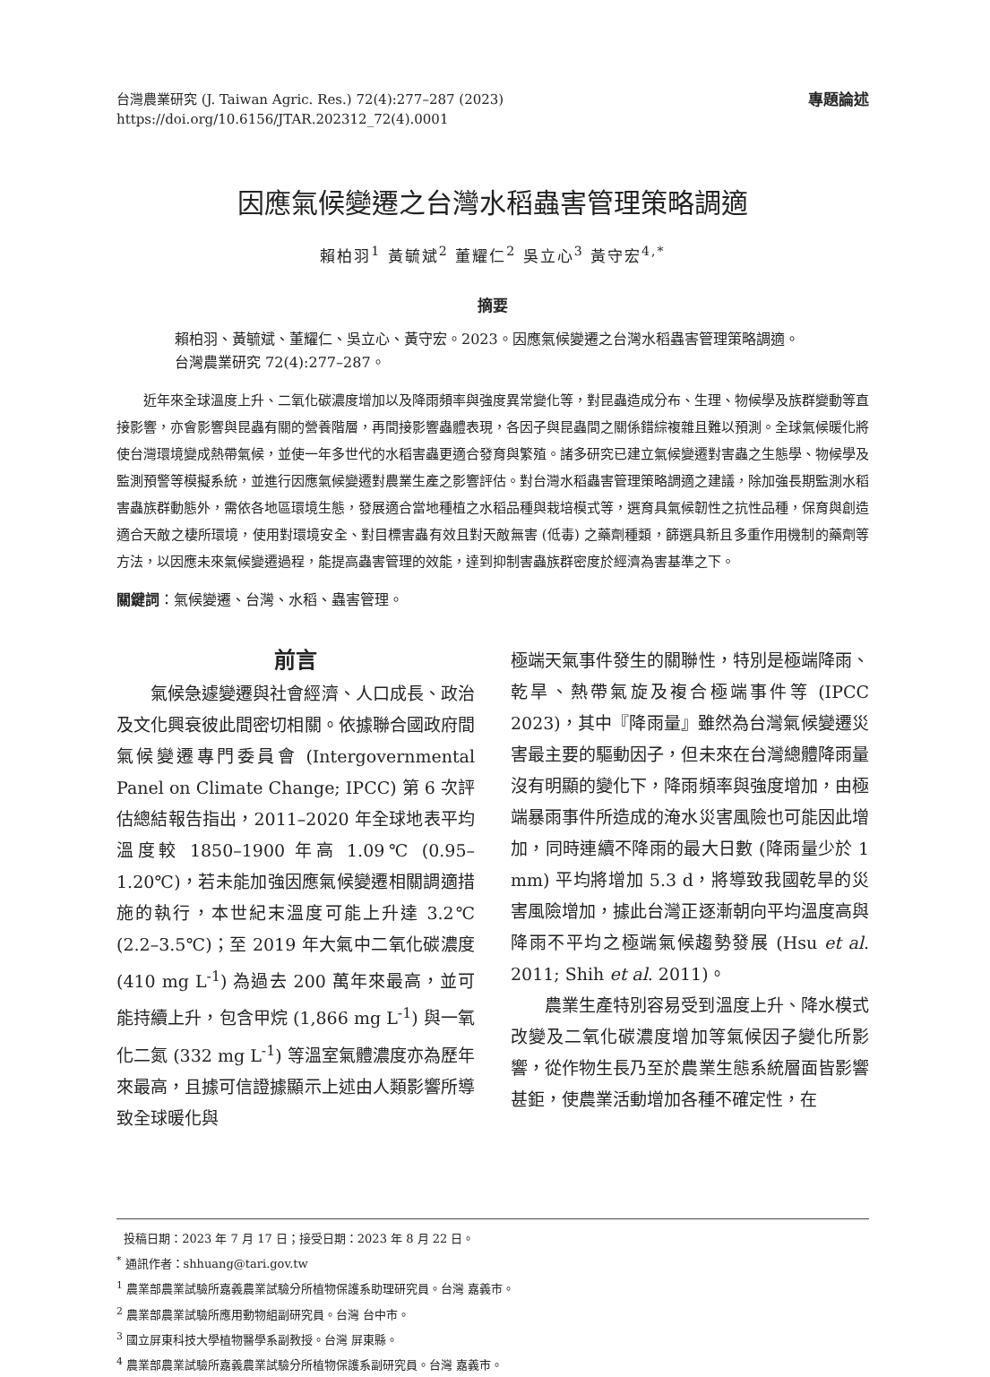台灣農業研究 (J. Taiwan Agric. Res.) 72(4):277–287 (2023)
https://doi.org/10.6156/JTAR.202312_72(4).0001
專題論述
因應氣候變遷之台灣水稻蟲害管理策略調適
賴柏羽<sup>1</sup> 黃毓斌<sup>2</sup> 董耀仁<sup>2</sup> 吳立心<sup>3</sup> 黃守宏<sup>4,*</sup>
摘要
賴柏羽、黃毓斌、董耀仁、吳立心、黃守宏。2023。因應氣候變遷之台灣水稻蟲害管理策略調適。台灣農業研究 72(4):277–287。
近年來全球溫度上升、二氧化碳濃度增加以及降雨頻率與強度異常變化等，對昆蟲造成分布、生理、物候學及族群變動等直接影響，亦會影響與昆蟲有關的營養階層，再間接影響蟲體表現，各因子與昆蟲間之關係錯綜複雜且難以預測。全球氣候暖化將使台灣環境變成熱帶氣候，並使一年多世代的水稻害蟲更適合發育與繁殖。諸多研究已建立氣候變遷對害蟲之生態學、物候學及監測預警等模擬系統，並進行因應氣候變遷對農業生產之影響評估。對台灣水稻蟲害管理策略調適之建議，除加強長期監測水稻害蟲族群動態外，需依各地區環境生態，發展適合當地種植之水稻品種與栽培模式等，選育具氣候韌性之抗性品種，保育與創造適合天敵之棲所環境，使用對環境安全、對目標害蟲有效且對天敵無害 (低毒) 之藥劑種類，篩選具新且多重作用機制的藥劑等方法，以因應未來氣候變遷過程，能提高蟲害管理的效能，達到抑制害蟲族群密度於經濟為害基準之下。
關鍵詞：氣候變遷、台灣、水稻、蟲害管理。
前言
氣候急遽變遷與社會經濟、人口成長、政治及文化興衰彼此間密切相關。依據聯合國政府間氣候變遷專門委員會 (Intergovernmental Panel on Climate Change; IPCC) 第 6 次評估總結報告指出，2011–2020 年全球地表平均溫度較 1850–1900 年高 1.09℃ (0.95–1.20℃)，若未能加強因應氣候變遷相關調適措施的執行，本世紀末溫度可能上升達 3.2℃ (2.2–3.5℃)；至 2019 年大氣中二氧化碳濃度 (410 mg L<sup>-1</sup>) 為過去 200 萬年來最高，並可能持續上升，包含甲烷 (1,866 mg L<sup>-1</sup>) 與一氧化二氮 (332 mg L<sup>-1</sup>) 等溫室氣體濃度亦為歷年來最高，且據可信證據顯示上述由人類影響所導致全球暖化與
極端天氣事件發生的關聯性，特別是極端降雨、乾旱、熱帶氣旋及複合極端事件等 (IPCC 2023)，其中『降雨量』雖然為台灣氣候變遷災害最主要的驅動因子，但未來在台灣總體降雨量沒有明顯的變化下，降雨頻率與強度增加，由極端暴雨事件所造成的淹水災害風險也可能因此增加，同時連續不降雨的最大日數 (降雨量少於 1 mm) 平均將增加 5.3 d，將導致我國乾旱的災害風險增加，據此台灣正逐漸朝向平均溫度高與降雨不平均之極端氣候趨勢發展 (Hsu et al. 2011; Shih et al. 2011)。
農業生產特別容易受到溫度上升、降水模式改變及二氧化碳濃度增加等氣候因子變化所影響，從作物生長乃至於農業生態系統層面皆影響甚鉅，使農業活動增加各種不確定性，在
投稿日期：2023 年 7 月 17 日；接受日期：2023 年 8 月 22 日。
<sup>*</sup> 通訊作者：shhuang@tari.gov.tw
<sup>1</sup> 農業部農業試驗所嘉義農業試驗分所植物保護系助理研究員。台灣 嘉義市。
<sup>2</sup> 農業部農業試驗所應用動物組副研究員。台灣 台中市。
<sup>3</sup> 國立屏東科技大學植物醫學系副教授。台灣 屏東縣。
<sup>4</sup> 農業部農業試驗所嘉義農業試驗分所植物保護系副研究員。台灣 嘉義市。